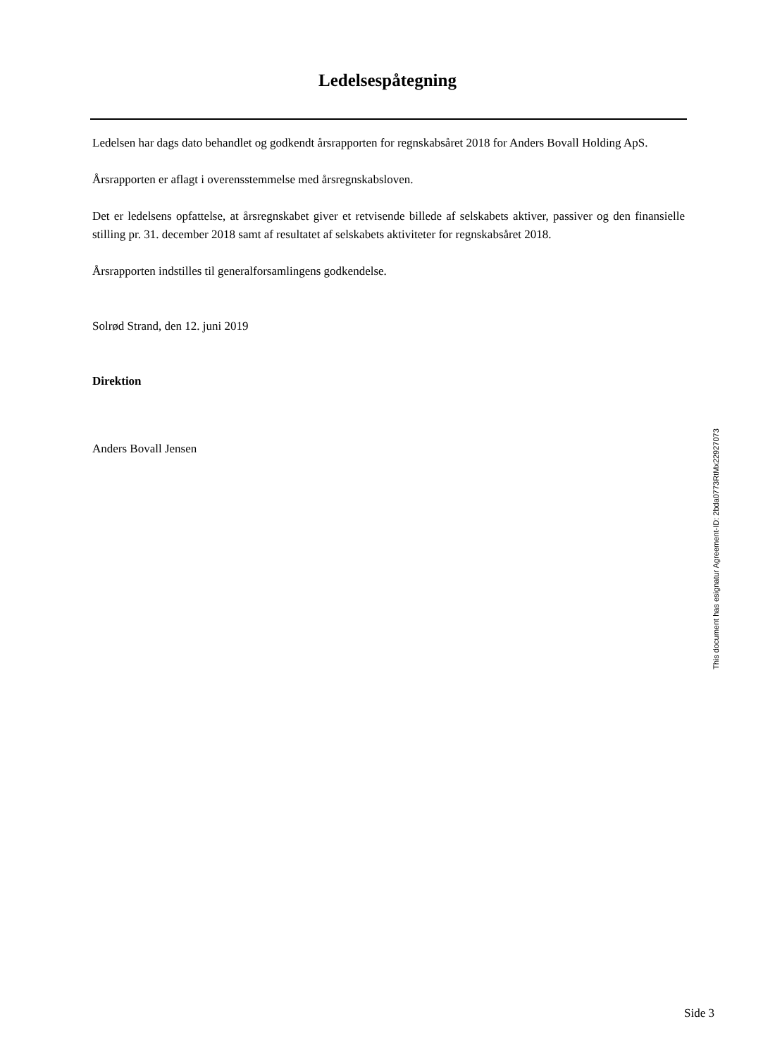Ledelsespåtegning
Ledelsen har dags dato behandlet og godkendt årsrapporten for regnskabsåret 2018 for Anders Bovall Holding ApS.
Årsrapporten er aflagt i overensstemmelse med årsregnskabsloven.
Det er ledelsens opfattelse, at årsregnskabet giver et retvisende billede af selskabets aktiver, passiver og den finansielle stilling pr. 31. december 2018 samt af resultatet af selskabets aktiviteter for regnskabsåret 2018.
Årsrapporten indstilles til generalforsamlingens godkendelse.
Solrød Strand, den 12. juni 2019
Direktion
Anders Bovall Jensen
This document has esignatur Agreement-ID: 2bda0773RtMx22927073
Side 3